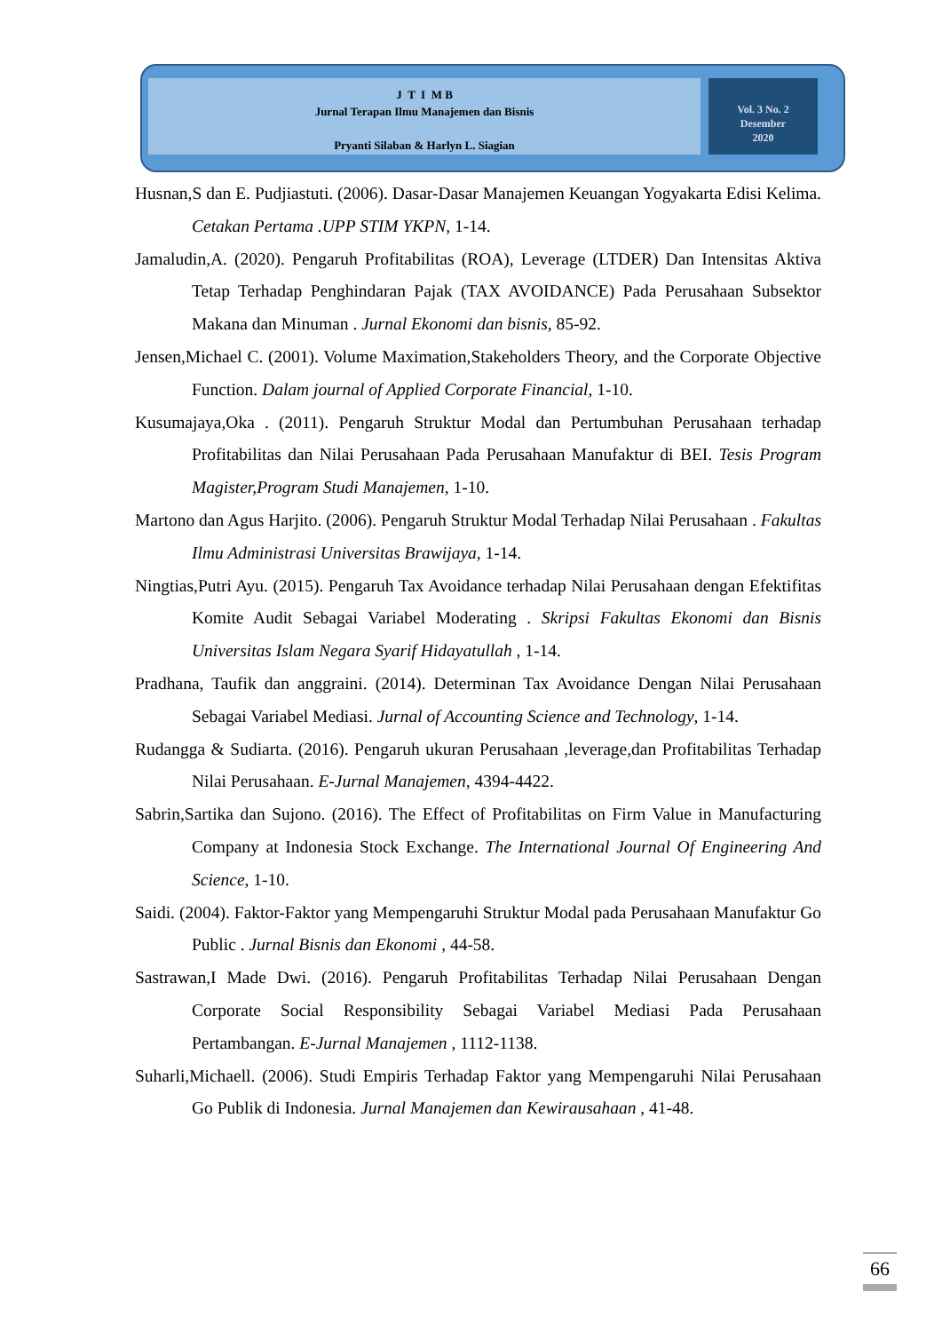J T I M B
Jurnal Terapan Ilmu Manajemen dan Bisnis
Pryanti Silaban & Harlyn L. Siagian
Vol. 3 No. 2
Desember
2020
Husnan,S dan E. Pudjiastuti. (2006). Dasar-Dasar Manajemen Keuangan Yogyakarta Edisi Kelima. Cetakan Pertama .UPP STIM YKPN, 1-14.
Jamaludin,A. (2020). Pengaruh Profitabilitas (ROA), Leverage (LTDER) Dan Intensitas Aktiva Tetap Terhadap Penghindaran Pajak (TAX AVOIDANCE) Pada Perusahaan Subsektor Makana dan Minuman . Jurnal Ekonomi dan bisnis, 85-92.
Jensen,Michael C. (2001). Volume Maximation,Stakeholders Theory, and the Corporate Objective Function. Dalam journal of Applied Corporate Financial, 1-10.
Kusumajaya,Oka . (2011). Pengaruh Struktur Modal dan Pertumbuhan Perusahaan terhadap Profitabilitas dan Nilai Perusahaan Pada Perusahaan Manufaktur di BEI. Tesis Program Magister,Program Studi Manajemen, 1-10.
Martono dan Agus Harjito. (2006). Pengaruh Struktur Modal Terhadap Nilai Perusahaan . Fakultas Ilmu Administrasi Universitas Brawijaya, 1-14.
Ningtias,Putri Ayu. (2015). Pengaruh Tax Avoidance terhadap Nilai Perusahaan dengan Efektifitas Komite Audit Sebagai Variabel Moderating . Skripsi Fakultas Ekonomi dan Bisnis Universitas Islam Negara Syarif Hidayatullah , 1-14.
Pradhana, Taufik dan anggraini. (2014). Determinan Tax Avoidance Dengan Nilai Perusahaan Sebagai Variabel Mediasi. Jurnal of Accounting Science and Technology, 1-14.
Rudangga & Sudiarta. (2016). Pengaruh ukuran Perusahaan ,leverage,dan Profitabilitas Terhadap Nilai Perusahaan. E-Jurnal Manajemen, 4394-4422.
Sabrin,Sartika dan Sujono. (2016). The Effect of Profitabilitas on Firm Value in Manufacturing Company at Indonesia Stock Exchange. The International Journal Of Engineering And Science, 1-10.
Saidi. (2004). Faktor-Faktor yang Mempengaruhi Struktur Modal pada Perusahaan Manufaktur Go Public . Jurnal Bisnis dan Ekonomi , 44-58.
Sastrawan,I Made Dwi. (2016). Pengaruh Profitabilitas Terhadap Nilai Perusahaan Dengan Corporate Social Responsibility Sebagai Variabel Mediasi Pada Perusahaan Pertambangan. E-Jurnal Manajemen , 1112-1138.
Suharli,Michaell. (2006). Studi Empiris Terhadap Faktor yang Mempengaruhi Nilai Perusahaan Go Publik di Indonesia. Jurnal Manajemen dan Kewirausahaan , 41-48.
66